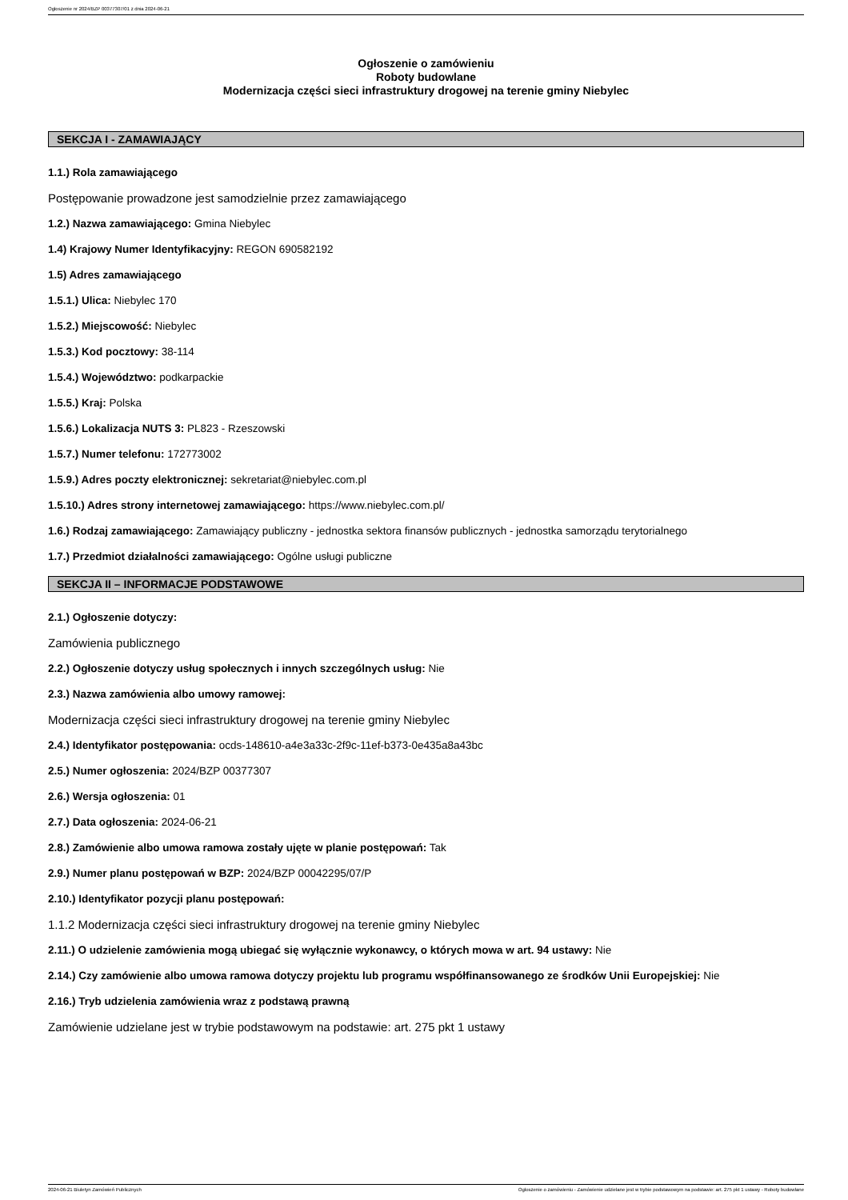Ogłoszenie nr 2024/BZP 00377307/01 z dnia 2024-06-21
Ogłoszenie o zamówieniu
Roboty budowlane
Modernizacja części sieci infrastruktury drogowej na terenie gminy Niebylec
SEKCJA I - ZAMAWIAJĄCY
1.1.) Rola zamawiającego
Postępowanie prowadzone jest samodzielnie przez zamawiającego
1.2.) Nazwa zamawiającego: Gmina Niebylec
1.4) Krajowy Numer Identyfikacyjny: REGON 690582192
1.5) Adres zamawiającego
1.5.1.) Ulica: Niebylec 170
1.5.2.) Miejscowość: Niebylec
1.5.3.) Kod pocztowy: 38-114
1.5.4.) Województwo: podkarpackie
1.5.5.) Kraj: Polska
1.5.6.) Lokalizacja NUTS 3: PL823 - Rzeszowski
1.5.7.) Numer telefonu: 172773002
1.5.9.) Adres poczty elektronicznej: sekretariat@niebylec.com.pl
1.5.10.) Adres strony internetowej zamawiającego: https://www.niebylec.com.pl/
1.6.) Rodzaj zamawiającego: Zamawiający publiczny - jednostka sektora finansów publicznych - jednostka samorządu terytorialnego
1.7.) Przedmiot działalności zamawiającego: Ogólne usługi publiczne
SEKCJA II – INFORMACJE PODSTAWOWE
2.1.) Ogłoszenie dotyczy:
Zamówienia publicznego
2.2.) Ogłoszenie dotyczy usług społecznych i innych szczególnych usług: Nie
2.3.) Nazwa zamówienia albo umowy ramowej:
Modernizacja części sieci infrastruktury drogowej na terenie gminy Niebylec
2.4.) Identyfikator postępowania: ocds-148610-a4e3a33c-2f9c-11ef-b373-0e435a8a43bc
2.5.) Numer ogłoszenia: 2024/BZP 00377307
2.6.) Wersja ogłoszenia: 01
2.7.) Data ogłoszenia: 2024-06-21
2.8.) Zamówienie albo umowa ramowa zostały ujęte w planie postępowań: Tak
2.9.) Numer planu postępowań w BZP: 2024/BZP 00042295/07/P
2.10.) Identyfikator pozycji planu postępowań:
1.1.2 Modernizacja części sieci infrastruktury drogowej na terenie gminy Niebylec
2.11.) O udzielenie zamówienia mogą ubiegać się wyłącznie wykonawcy, o których mowa w art. 94 ustawy: Nie
2.14.) Czy zamówienie albo umowa ramowa dotyczy projektu lub programu współfinansowanego ze środków Unii Europejskiej: Nie
2.16.) Tryb udzielenia zamówienia wraz z podstawą prawną
Zamówienie udzielane jest w trybie podstawowym na podstawie: art. 275 pkt 1 ustawy
2024-06-21 Biuletyn Zamówień Publicznych Ogłoszenie o zamówieniu - Zamówienie udzielane jest w trybie podstawowym na podstawie: art. 275 pkt 1 ustawy - Roboty budowlane